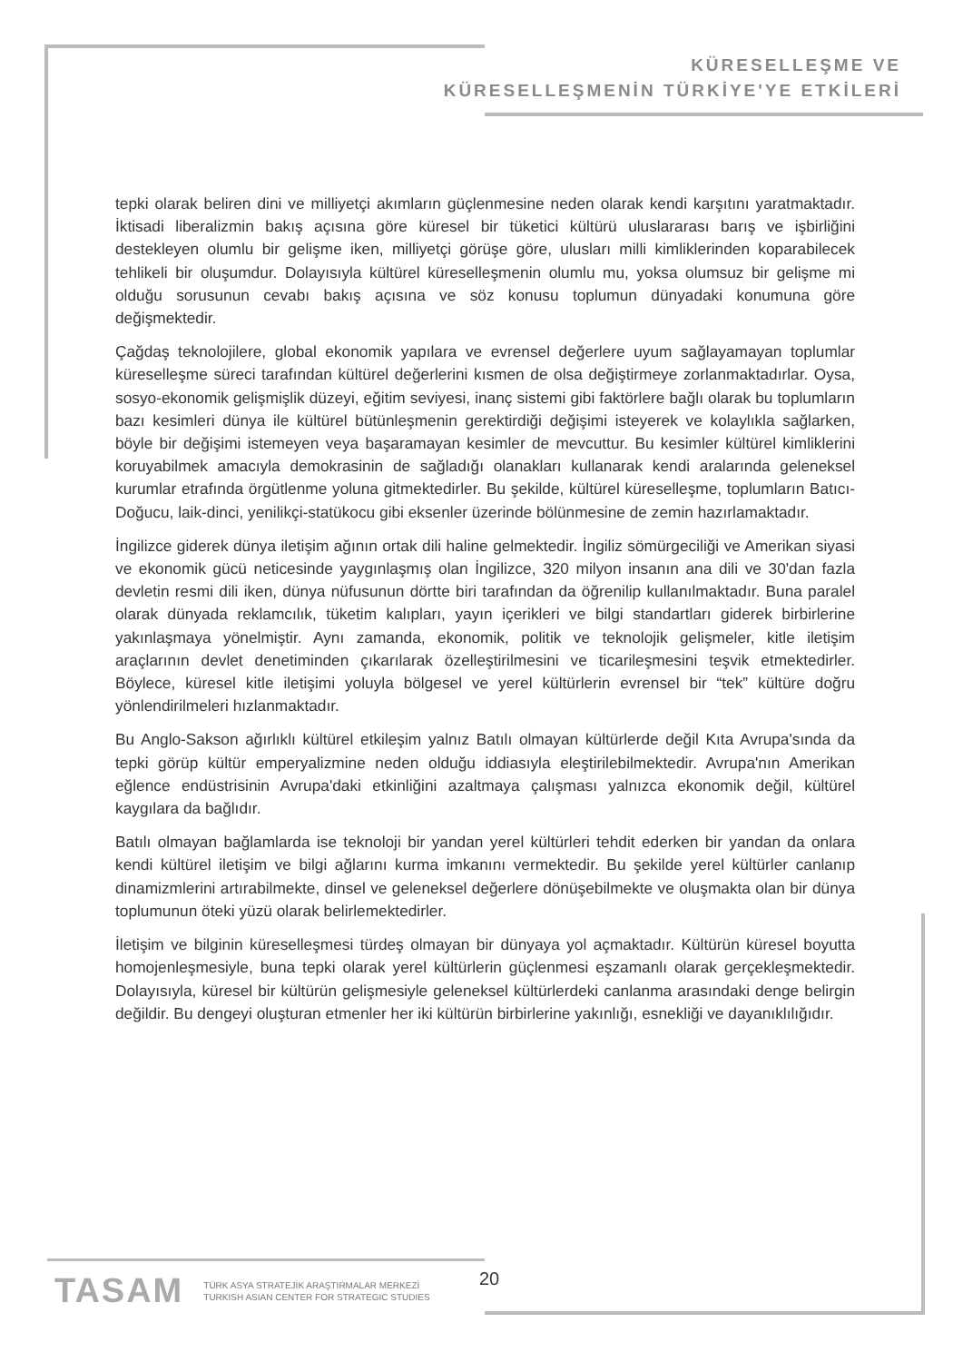KÜRESELLEŞME VE
KÜRESELLEŞMENİN TÜRKİYE'YE ETKİLERİ
tepki olarak beliren dini ve milliyetçi akımların güçlenmesine neden olarak kendi karşıtını yaratmaktadır. İktisadi liberalizmin bakış açısına göre küresel bir tüketici kültürü uluslararası barış ve işbirliğini destekleyen olumlu bir gelişme iken, milliyetçi görüşe göre, ulusları milli kimliklerinden koparabilecek tehlikeli bir oluşumdur. Dolayısıyla kültürel küreselleşmenin olumlu mu, yoksa olumsuz bir gelişme mi olduğu sorusunun cevabı bakış açısına ve söz konusu toplumun dünyadaki konumuna göre değişmektedir.
Çağdaş teknolojilere, global ekonomik yapılara ve evrensel değerlere uyum sağlayamayan toplumlar küreselleşme süreci tarafından kültürel değerlerini kısmen de olsa değiştirmeye zorlanmaktadırlar. Oysa, sosyo-ekonomik gelişmişlik düzeyi, eğitim seviyesi, inanç sistemi gibi faktörlere bağlı olarak bu toplumların bazı kesimleri dünya ile kültürel bütünleşmenin gerektirdiği değişimi isteyerek ve kolaylıkla sağlarken, böyle bir değişimi istemeyen veya başaramayan kesimler de mevcuttur. Bu kesimler kültürel kimliklerini koruyabilmek amacıyla demokrasinin de sağladığı olanakları kullanarak kendi aralarında geleneksel kurumlar etrafında örgütlenme yoluna gitmektedirler. Bu şekilde, kültürel küreselleşme, toplumların Batıcı-Doğucu, laik-dinci, yenilikçi-statükocu gibi eksenler üzerinde bölünmesine de zemin hazırlamaktadır.
İngilizce giderek dünya iletişim ağının ortak dili haline gelmektedir. İngiliz sömürgeciliği ve Amerikan siyasi ve ekonomik gücü neticesinde yaygınlaşmış olan İngilizce, 320 milyon insanın ana dili ve 30'dan fazla devletin resmi dili iken, dünya nüfusunun dörtte biri tarafından da öğrenilip kullanılmaktadır. Buna paralel olarak dünyada reklamcılık, tüketim kalıpları, yayın içerikleri ve bilgi standartları giderek birbirlerine yakınlaşmaya yönelmiştir. Aynı zamanda, ekonomik, politik ve teknolojik gelişmeler, kitle iletişim araçlarının devlet denetiminden çıkarılarak özelleştirilmesini ve ticarileşmesini teşvik etmektedirler. Böylece, küresel kitle iletişimi yoluyla bölgesel ve yerel kültürlerin evrensel bir “tek” kültüre doğru yönlendirilmeleri hızlanmaktadır.
Bu Anglo-Sakson ağırlıklı kültürel etkileşim yalnız Batılı olmayan kültürlerde değil Kıta Avrupa'sında da tepki görüp kültür emperyalizmine neden olduğu iddiasıyla eleştirilebilmektedir. Avrupa'nın Amerikan eğlence endüstrisinin Avrupa'daki etkinliğini azaltmaya çalışması yalnızca ekonomik değil, kültürel kaygılara da bağlıdır.
Batılı olmayan bağlamlarda ise teknoloji bir yandan yerel kültürleri tehdit ederken bir yandan da onlara kendi kültürel iletişim ve bilgi ağlarını kurma imkanını vermektedir. Bu şekilde yerel kültürler canlanıp dinamizmlerini artırabilmekte, dinsel ve geleneksel değerlere dönüşebilmekte ve oluşmakta olan bir dünya toplumunun öteki yüzü olarak belirlemektedirler.
İletişim ve bilginin küreselleşmesi türdeş olmayan bir dünyaya yol açmaktadır. Kültürün küresel boyutta homojenleşmesiyle, buna tepki olarak yerel kültürlerin güçlenmesi eşzamanlı olarak gerçekleşmektedir. Dolayısıyla, küresel bir kültürün gelişmesiyle geleneksel kültürlerdeki canlanma arasındaki denge belirgin değildir. Bu dengeyi oluşturan etmenler her iki kültürün birbirlerine yakınlığı, esnekliği ve dayanıklılığıdır.
TASAM TÜRK ASYA STRATEJİK ARAŞTIRMALAR MERKEZİ
TURKISH ASIAN CENTER FOR STRATEGIC STUDIES
20